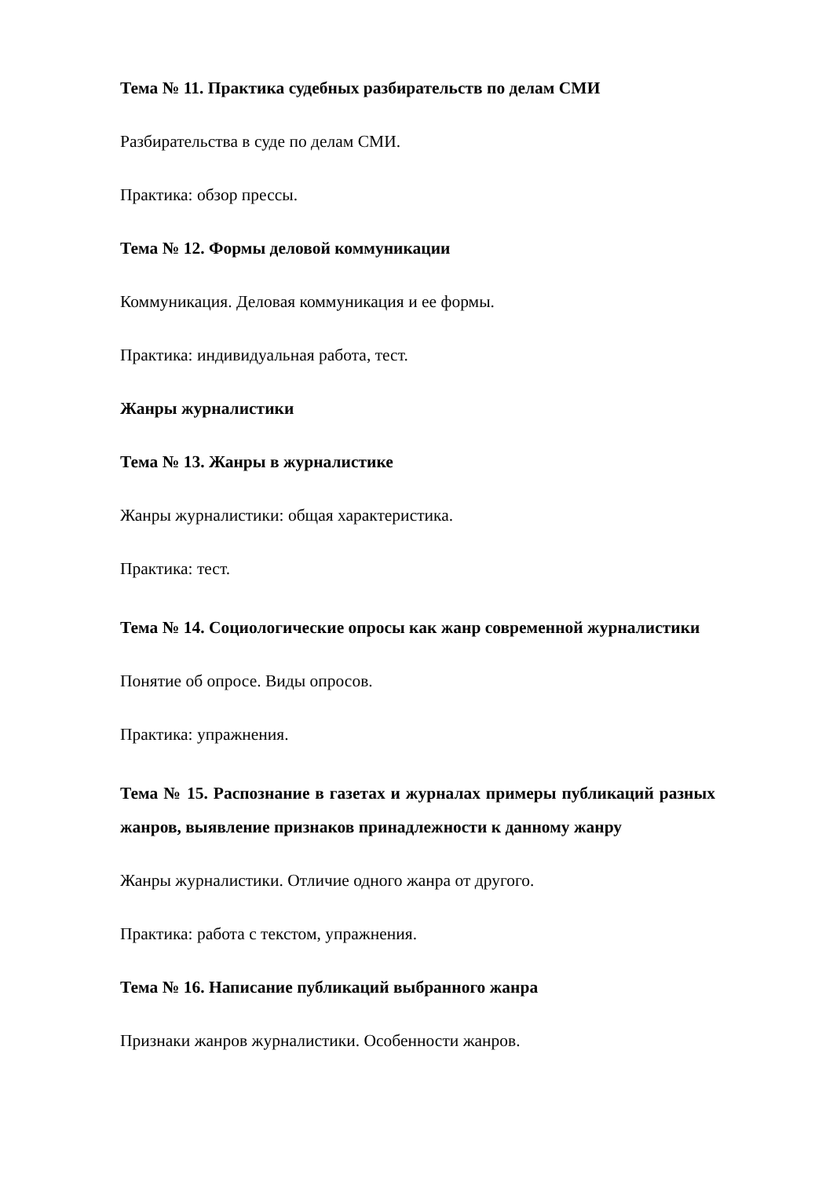Тема № 11. Практика судебных разбирательств по делам СМИ
Разбирательства в суде по делам СМИ.
Практика: обзор прессы.
Тема № 12. Формы деловой коммуникации
Коммуникация. Деловая коммуникация и ее формы.
Практика: индивидуальная работа, тест.
Жанры журналистики
Тема № 13. Жанры в журналистике
Жанры журналистики: общая характеристика.
Практика: тест.
Тема № 14. Социологические опросы как жанр современной журналистики
Понятие об опросе. Виды опросов.
Практика: упражнения.
Тема № 15. Распознание в газетах и журналах примеры публикаций разных жанров, выявление признаков принадлежности к данному жанру
Жанры журналистики. Отличие одного жанра от другого.
Практика: работа с текстом, упражнения.
Тема № 16. Написание публикаций выбранного жанра
Признаки жанров журналистики. Особенности жанров.